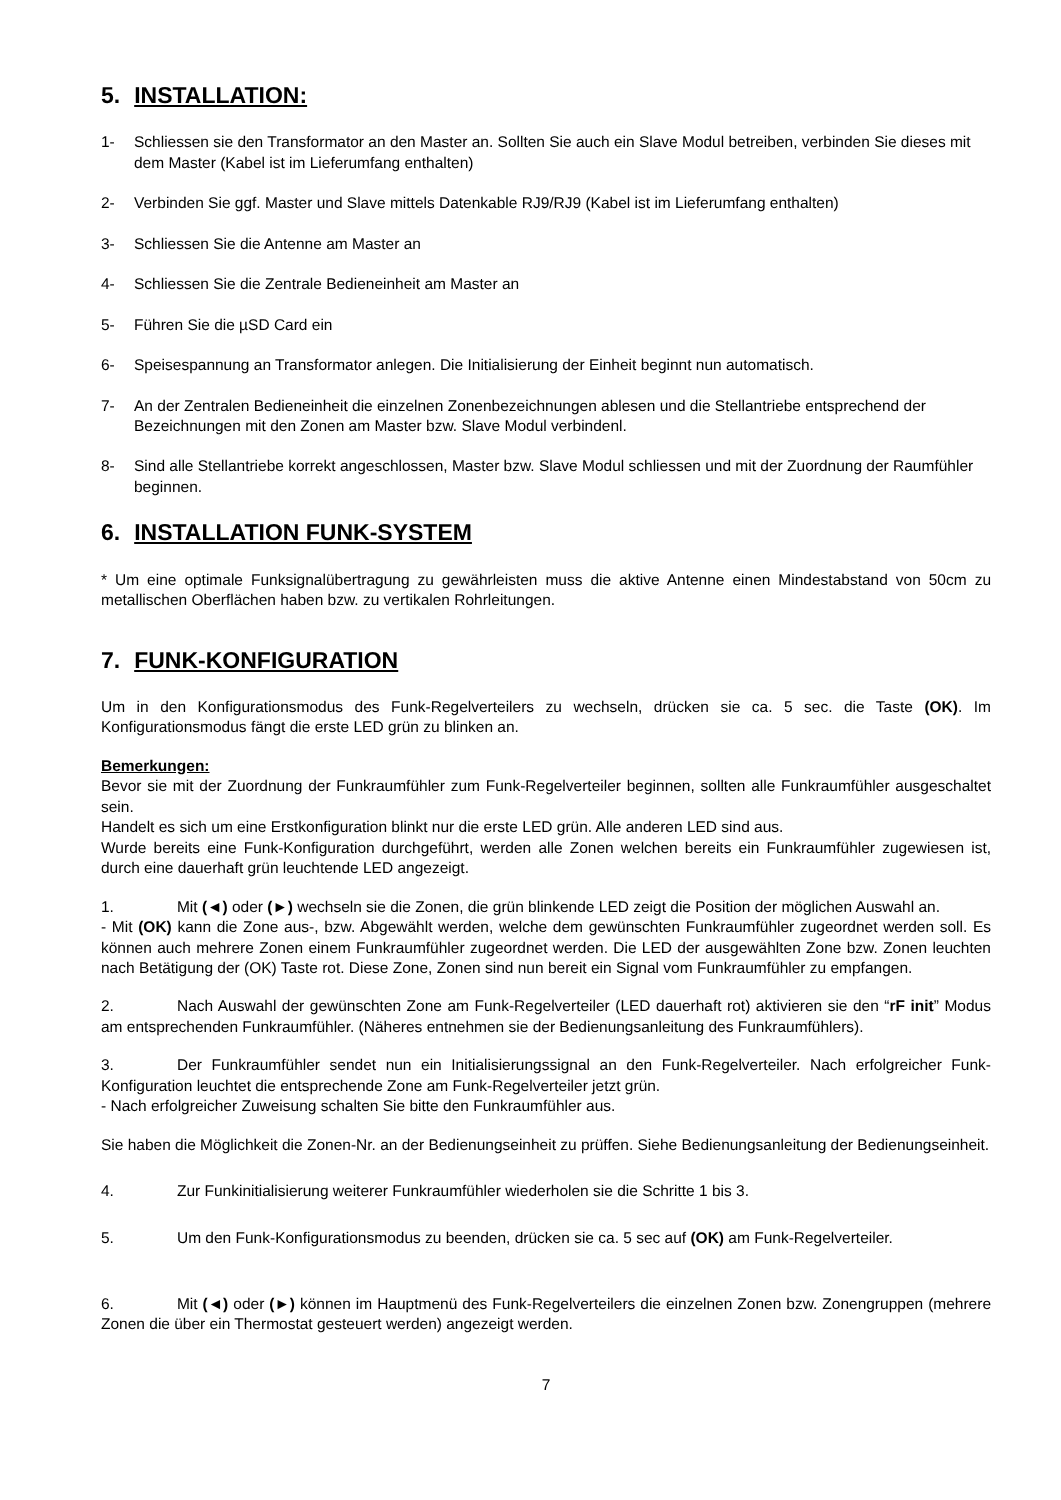5. INSTALLATION:
1- Schliessen sie den Transformator an den Master an. Sollten Sie auch ein Slave Modul betreiben, verbinden Sie dieses mit dem Master (Kabel ist im Lieferumfang enthalten)
2- Verbinden Sie ggf. Master und Slave mittels Datenkable RJ9/RJ9 (Kabel ist im Lieferumfang enthalten)
3- Schliessen Sie die Antenne am Master an
4- Schliessen Sie die Zentrale Bedieneinheit am Master an
5- Führen Sie die µSD Card ein
6- Speisespannung an Transformator anlegen. Die Initialisierung der Einheit beginnt nun automatisch.
7- An der Zentralen Bedieneinheit die einzelnen Zonenbezeichnungen ablesen und die Stellantriebe entsprechend der Bezeichnungen mit den Zonen am Master bzw. Slave Modul verbindenl.
8- Sind alle Stellantriebe korrekt angeschlossen, Master bzw. Slave Modul schliessen und mit der Zuordnung der Raumfühler beginnen.
6. INSTALLATION FUNK-SYSTEM
* Um eine optimale Funksignalübertragung zu gewährleisten muss die aktive Antenne einen Mindestabstand von 50cm zu metallischen Oberflächen haben bzw. zu vertikalen Rohrleitungen.
7. FUNK-KONFIGURATION
Um in den Konfigurationsmodus des Funk-Regelverteilers zu wechseln, drücken sie ca. 5 sec. die Taste (OK). Im Konfigurationsmodus fängt die erste LED grün zu blinken an.
Bemerkungen:
Bevor sie mit der Zuordnung der Funkraumfühler zum Funk-Regelverteiler beginnen, sollten alle Funkraumfühler ausgeschaltet sein.
Handelt es sich um eine Erstkonfiguration blinkt nur die erste LED grün. Alle anderen LED sind aus.
Wurde bereits eine Funk-Konfiguration durchgeführt, werden alle Zonen welchen bereits ein Funkraumfühler zugewiesen ist, durch eine dauerhaft grün leuchtende LED angezeigt.
1. Mit (◄) oder (►) wechseln sie die Zonen, die grün blinkende LED zeigt die Position der möglichen Auswahl an.
- Mit (OK) kann die Zone aus-, bzw. Abgewählt werden, welche dem gewünschten Funkraumfühler zugeordnet werden soll. Es können auch mehrere Zonen einem Funkraumfühler zugeordnet werden. Die LED der ausgewählten Zone bzw. Zonen leuchten nach Betätigung der (OK) Taste rot. Diese Zone, Zonen sind nun bereit ein Signal vom Funkraumfühler zu empfangen.
2. Nach Auswahl der gewünschten Zone am Funk-Regelverteiler (LED dauerhaft rot) aktivieren sie den “rF init” Modus am entsprechenden Funkraumfühler. (Näheres entnehmen sie der Bedienungsanleitung des Funkraumfühlers).
3. Der Funkraumfühler sendet nun ein Initialisierungssignal an den Funk-Regelverteiler. Nach erfolgreicher Funk-Konfiguration leuchtet die entsprechende Zone am Funk-Regelverteiler jetzt grün.
- Nach erfolgreicher Zuweisung schalten Sie bitte den Funkraumfühler aus.
Sie haben die Möglichkeit die Zonen-Nr. an der Bedienungseinheit zu prüffen. Siehe Bedienungsanleitung der Bedienungseinheit.
4. Zur Funkinitialisierung weiterer Funkraumfühler wiederholen sie die Schritte 1 bis 3.
5. Um den Funk-Konfigurationsmodus zu beenden, drücken sie ca. 5 sec auf (OK) am Funk-Regelverteiler.
6. Mit (◄) oder (►) können im Hauptmenü des Funk-Regelverteilers die einzelnen Zonen bzw. Zonengruppen (mehrere Zonen die über ein Thermostat gesteuert werden) angezeigt werden.
7